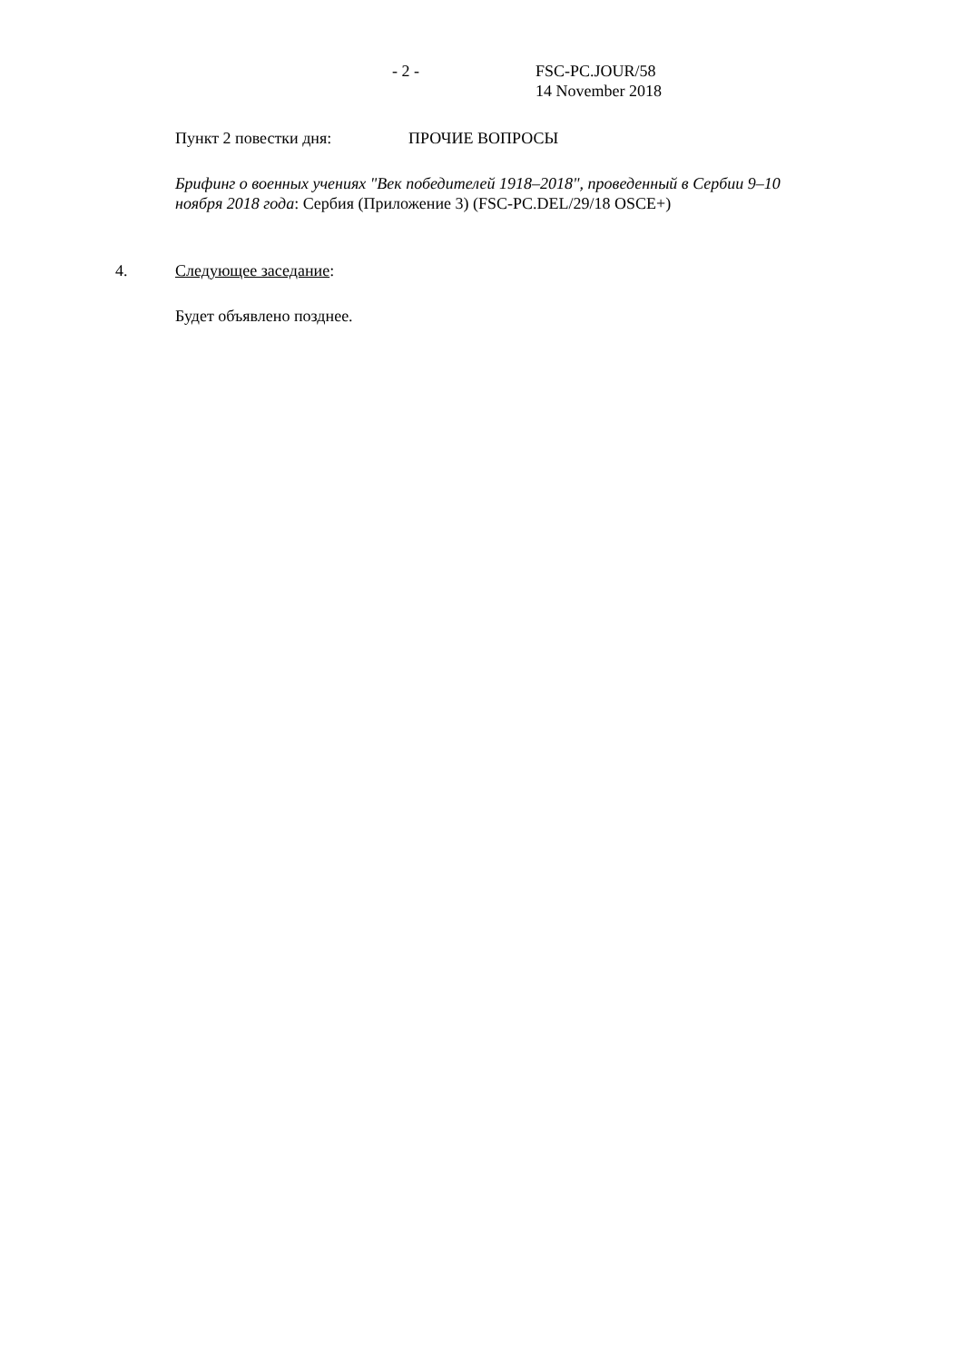- 2 - FSC-PC.JOUR/58
14 November 2018
Пункт 2 повестки дня: ПРОЧИЕ ВОПРОСЫ
Брифинг о военных учениях "Век победителей 1918–2018", проведенный в Сербии 9–10 ноября 2018 года: Сербия (Приложение 3) (FSC-PC.DEL/29/18 OSCE+)
4. Следующее заседание:
Будет объявлено позднее.